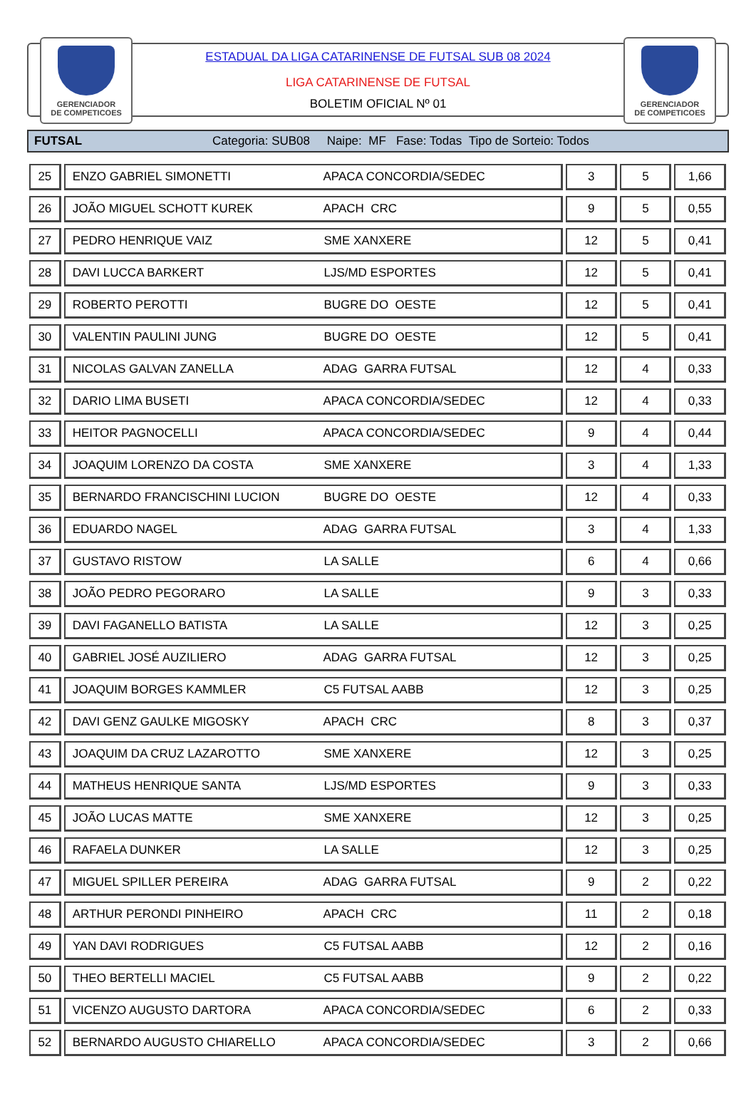GERENCIADOR
DE COMPETICOES
GERENCIADOR
DE COMPETICOES
ESTADUAL DA LIGA CATARINENSE DE FUTSAL SUB 08 2024
LIGA CATARINENSE DE FUTSAL
BOLETIM OFICIAL Nº 01
FUTSAL Categoria: SUB08 Naipe: MF Fase: Todas Tipo de Sorteio: Todos
| 25 | ENZO GABRIEL SIMONETTI APACA CONCORDIA/SEDEC | 3 | 5 | 1,66 |
| 26 | JOÃO MIGUEL SCHOTT KUREK APACH CRC | 9 | 5 | 0,55 |
| 27 | PEDRO HENRIQUE VAIZ SME XANXERE | 12 | 5 | 0,41 |
| 28 | DAVI LUCCA BARKERT LJS/MD ESPORTES | 12 | 5 | 0,41 |
| 29 | ROBERTO PEROTTI BUGRE DO OESTE | 12 | 5 | 0,41 |
| 30 | VALENTIN PAULINI JUNG BUGRE DO OESTE | 12 | 5 | 0,41 |
| 31 | NICOLAS GALVAN ZANELLA ADAG GARRA FUTSAL | 12 | 4 | 0,33 |
| 32 | DARIO LIMA BUSETI APACA CONCORDIA/SEDEC | 12 | 4 | 0,33 |
| 33 | HEITOR PAGNOCELLI APACA CONCORDIA/SEDEC | 9 | 4 | 0,44 |
| 34 | JOAQUIM LORENZO DA COSTA SME XANXERE | 3 | 4 | 1,33 |
| 35 | BERNARDO FRANCISCHINI LUCION BUGRE DO OESTE | 12 | 4 | 0,33 |
| 36 | EDUARDO NAGEL ADAG GARRA FUTSAL | 3 | 4 | 1,33 |
| 37 | GUSTAVO RISTOW LA SALLE | 6 | 4 | 0,66 |
| 38 | JOÃO PEDRO PEGORARO LA SALLE | 9 | 3 | 0,33 |
| 39 | DAVI FAGANELLO BATISTA LA SALLE | 12 | 3 | 0,25 |
| 40 | GABRIEL JOSÉ AUZILIERO ADAG GARRA FUTSAL | 12 | 3 | 0,25 |
| 41 | JOAQUIM BORGES KAMMLER C5 FUTSAL AABB | 12 | 3 | 0,25 |
| 42 | DAVI GENZ GAULKE MIGOSKY APACH CRC | 8 | 3 | 0,37 |
| 43 | JOAQUIM DA CRUZ LAZAROTTO SME XANXERE | 12 | 3 | 0,25 |
| 44 | MATHEUS HENRIQUE SANTA LJS/MD ESPORTES | 9 | 3 | 0,33 |
| 45 | JOÃO LUCAS MATTE SME XANXERE | 12 | 3 | 0,25 |
| 46 | RAFAELA DUNKER LA SALLE | 12 | 3 | 0,25 |
| 47 | MIGUEL SPILLER PEREIRA ADAG GARRA FUTSAL | 9 | 2 | 0,22 |
| 48 | ARTHUR PERONDI PINHEIRO APACH CRC | 11 | 2 | 0,18 |
| 49 | YAN DAVI RODRIGUES C5 FUTSAL AABB | 12 | 2 | 0,16 |
| 50 | THEO BERTELLI MACIEL C5 FUTSAL AABB | 9 | 2 | 0,22 |
| 51 | VICENZO AUGUSTO DARTORA APACA CONCORDIA/SEDEC | 6 | 2 | 0,33 |
| 52 | BERNARDO AUGUSTO CHIARELLO APACA CONCORDIA/SEDEC | 3 | 2 | 0,66 |